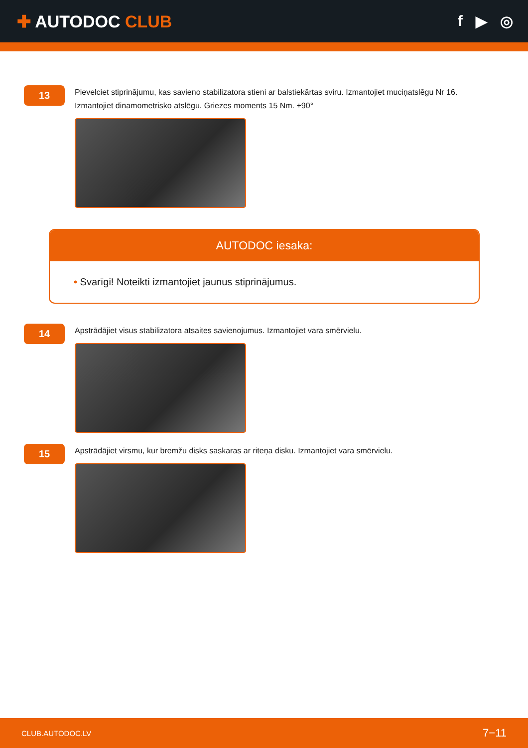✚ AUTODOC CLUB f ▶ ◎
13
Pievelciet stiprinājumu, kas savieno stabilizatora stieni ar balstiekārtas sviru. Izmantojiet muciņatslēgu Nr 16. Izmantojiet dinamometrisko atslēgu. Griezes moments 15 Nm. +90°
AUTODOC iesaka:
• Svarīgi! Noteikti izmantojiet jaunus stiprinājumus.
14
Apstrādājiet visus stabilizatora atsaites savienojumus. Izmantojiet vara smērvielu.
15
Apstrādājiet virsmu, kur bremžu disks saskaras ar riteņa disku. Izmantojiet vara smērvielu.
CLUB.AUTODOC.LV 7−11